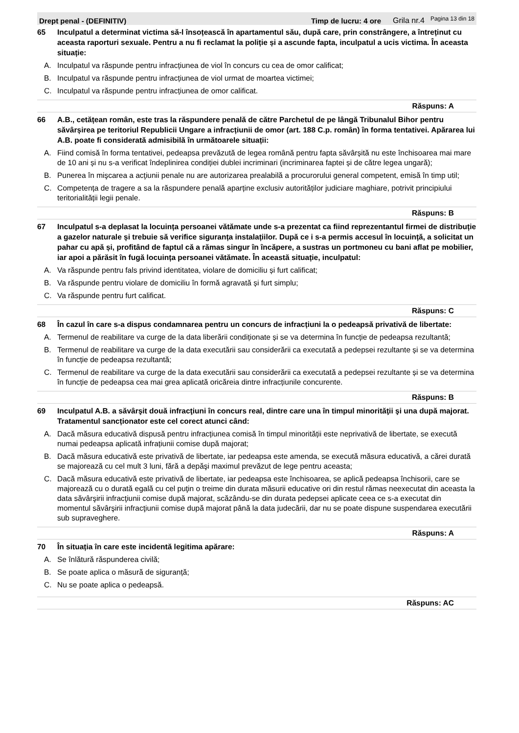Drept penal - (DEFINITIV) Timp de lucru: 4 ore Grila nr.4 Pagina 13 din 18
65 Inculpatul a determinat victima să-l însoțească în apartamentul său, după care, prin constrângere, a întreținut cu aceasta raporturi sexuale. Pentru a nu fi reclamat la poliție și a ascunde fapta, inculpatul a ucis victima. În aceasta situație:
A. Inculpatul va răspunde pentru infracțiunea de viol în concurs cu cea de omor calificat;
B. Inculpatul va răspunde pentru infracțiunea de viol urmat de moartea victimei;
C. Inculpatul va răspunde pentru infracțiunea de omor calificat.
Răspuns: A
66 A.B., cetățean român, este tras la răspundere penală de către Parchetul de pe lângă Tribunalul Bihor pentru săvârșirea pe teritoriul Republicii Ungare a infracțiunii de omor (art. 188 C.p. român) în forma tentativei. Apărarea lui A.B. poate fi considerată admisibilă în următoarele situații:
A. Fiind comisă în forma tentativei, pedeapsa prevăzută de legea română pentru fapta săvârșită nu este închisoarea mai mare de 10 ani și nu s-a verificat îndeplinirea condiției dublei incriminari (incriminarea faptei și de către legea ungară);
B. Punerea în mişcarea a acţiunii penale nu are autorizarea prealabilă a procurorului general competent, emisă în timp util;
C. Competența de tragere a sa la răspundere penală aparține exclusiv autorităților judiciare maghiare, potrivit principiului teritorialității legii penale.
Răspuns: B
67 Inculpatul s-a deplasat la locuința persoanei vătămate unde s-a prezentat ca fiind reprezentantul firmei de distribuție a gazelor naturale și trebuie să verifice siguranța instalațiilor. După ce i s-a permis accesul în locuință, a solicitat un pahar cu apă și, profitând de faptul că a rămas singur în încăpere, a sustras un portmoneu cu bani aflat pe mobilier, iar apoi a părăsit în fugă locuința persoanei vătămate. În această situație, inculpatul:
A. Va răspunde pentru fals privind identitatea, violare de domiciliu și furt calificat;
B. Va răspunde pentru violare de domiciliu în formă agravată și furt simplu;
C. Va răspunde pentru furt calificat.
Răspuns: C
68 În cazul în care s-a dispus condamnarea pentru un concurs de infracțiuni la o pedeapsă privativă de libertate:
A. Termenul de reabilitare va curge de la data liberării condiționate și se va determina în funcție de pedeapsa rezultantă;
B. Termenul de reabilitare va curge de la data executării sau considerării ca executată a pedepsei rezultante și se va determina în funcție de pedeapsa rezultantă;
C. Termenul de reabilitare va curge de la data executării sau considerării ca executată a pedepsei rezultante și se va determina în funcție de pedeapsa cea mai grea aplicată oricăreia dintre infracțiunile concurente.
Răspuns: B
69 Inculpatul A.B. a săvârşit două infracţiuni în concurs real, dintre care una în timpul minorităţii şi una după majorat. Tratamentul sancționator este cel corect atunci când:
A. Dacă măsura educativă dispusă pentru infracțiunea comisă în timpul minorității este neprivativă de libertate, se execută numai pedeapsa aplicată infrațiunii comise după majorat;
B. Dacă măsura educativă este privativă de libertate, iar pedeapsa este amenda, se execută măsura educativă, a cărei durată se majorează cu cel mult 3 luni, fără a depăşi maximul prevăzut de lege pentru aceasta;
C. Dacă măsura educativă este privativă de libertate, iar pedeapsa este închisoarea, se aplică pedeapsa închisorii, care se majorează cu o durată egală cu cel puţin o treime din durata măsurii educative ori din restul rămas neexecutat din aceasta la data săvârşirii infracţiunii comise după majorat, scăzându-se din durata pedepsei aplicate ceea ce s-a executat din momentul săvârşirii infracţiunii comise după majorat până la data judecării, dar nu se poate dispune suspendarea executării sub supraveghere.
Răspuns: A
70 În situația în care este incidentă legitima apărare:
A. Se înlătură răspunderea civilă;
B. Se poate aplica o măsură de siguranță;
C. Nu se poate aplica o pedeapsă.
Răspuns: AC